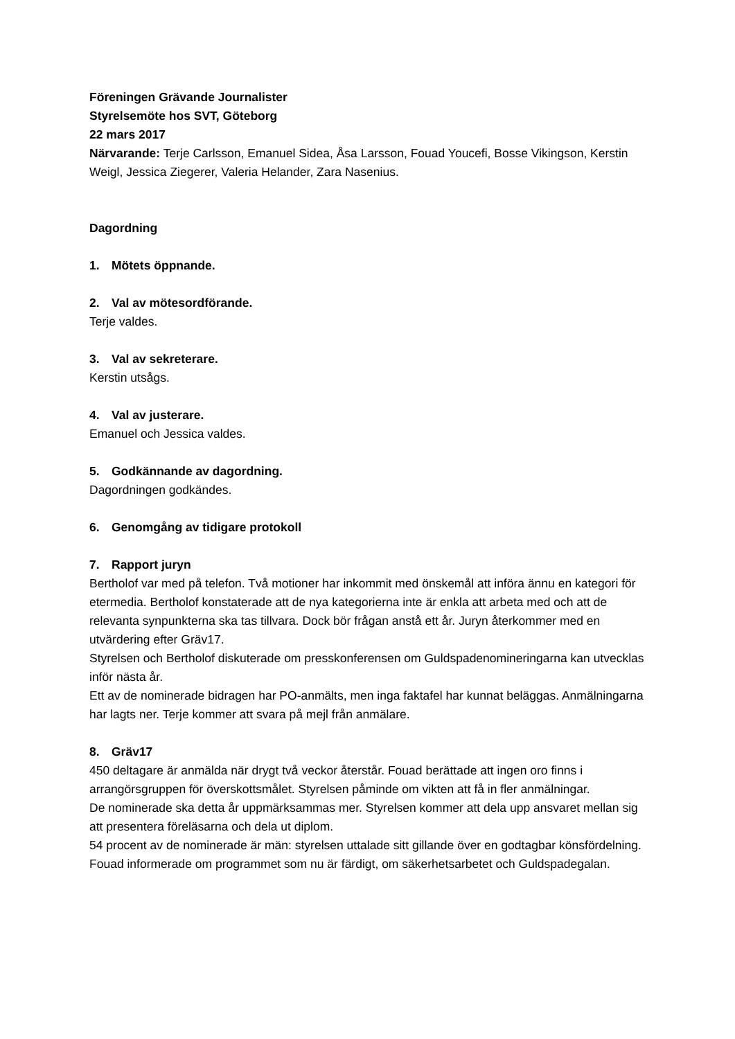Föreningen Grävande Journalister
Styrelsemöte hos SVT, Göteborg
22 mars 2017
Närvarande: Terje Carlsson, Emanuel Sidea, Åsa Larsson, Fouad Youcefi, Bosse Vikingson, Kerstin Weigl, Jessica Ziegerer, Valeria Helander, Zara Nasenius.
Dagordning
1. Mötets öppnande.
2. Val av mötesordförande.
Terje valdes.
3. Val av sekreterare.
Kerstin utsågs.
4. Val av justerare.
Emanuel och Jessica valdes.
5. Godkännande av dagordning.
Dagordningen godkändes.
6. Genomgång av tidigare protokoll
7. Rapport juryn
Bertholof var med på telefon. Två motioner har inkommit med önskemål att införa ännu en kategori för etermedia. Bertholof konstaterade att de nya kategorierna inte är enkla att arbeta med och att de relevanta synpunkterna ska tas tillvara. Dock bör frågan anstå ett år. Juryn återkommer med en utvärdering efter Gräv17.
Styrelsen och Bertholof diskuterade om presskonferensen om Guldspadenomineringarna kan utvecklas inför nästa år.
Ett av de nominerade bidragen har PO-anmälts, men inga faktafel har kunnat beläggas. Anmälningarna har lagts ner. Terje kommer att svara på mejl från anmälare.
8. Gräv17
450 deltagare är anmälda när drygt två veckor återstår. Fouad berättade att ingen oro finns i arrangörsgruppen för överskottsmålet. Styrelsen påminde om vikten att få in fler anmälningar.
De nominerade ska detta år uppmärksammas mer. Styrelsen kommer att dela upp ansvaret mellan sig att presentera föreläsarna och dela ut diplom.
54 procent av de nominerade är män: styrelsen uttalade sitt gillande över en godtagbar könsfördelning.
Fouad informerade om programmet som nu är färdigt, om säkerhetsarbetet och Guldspadegalan.